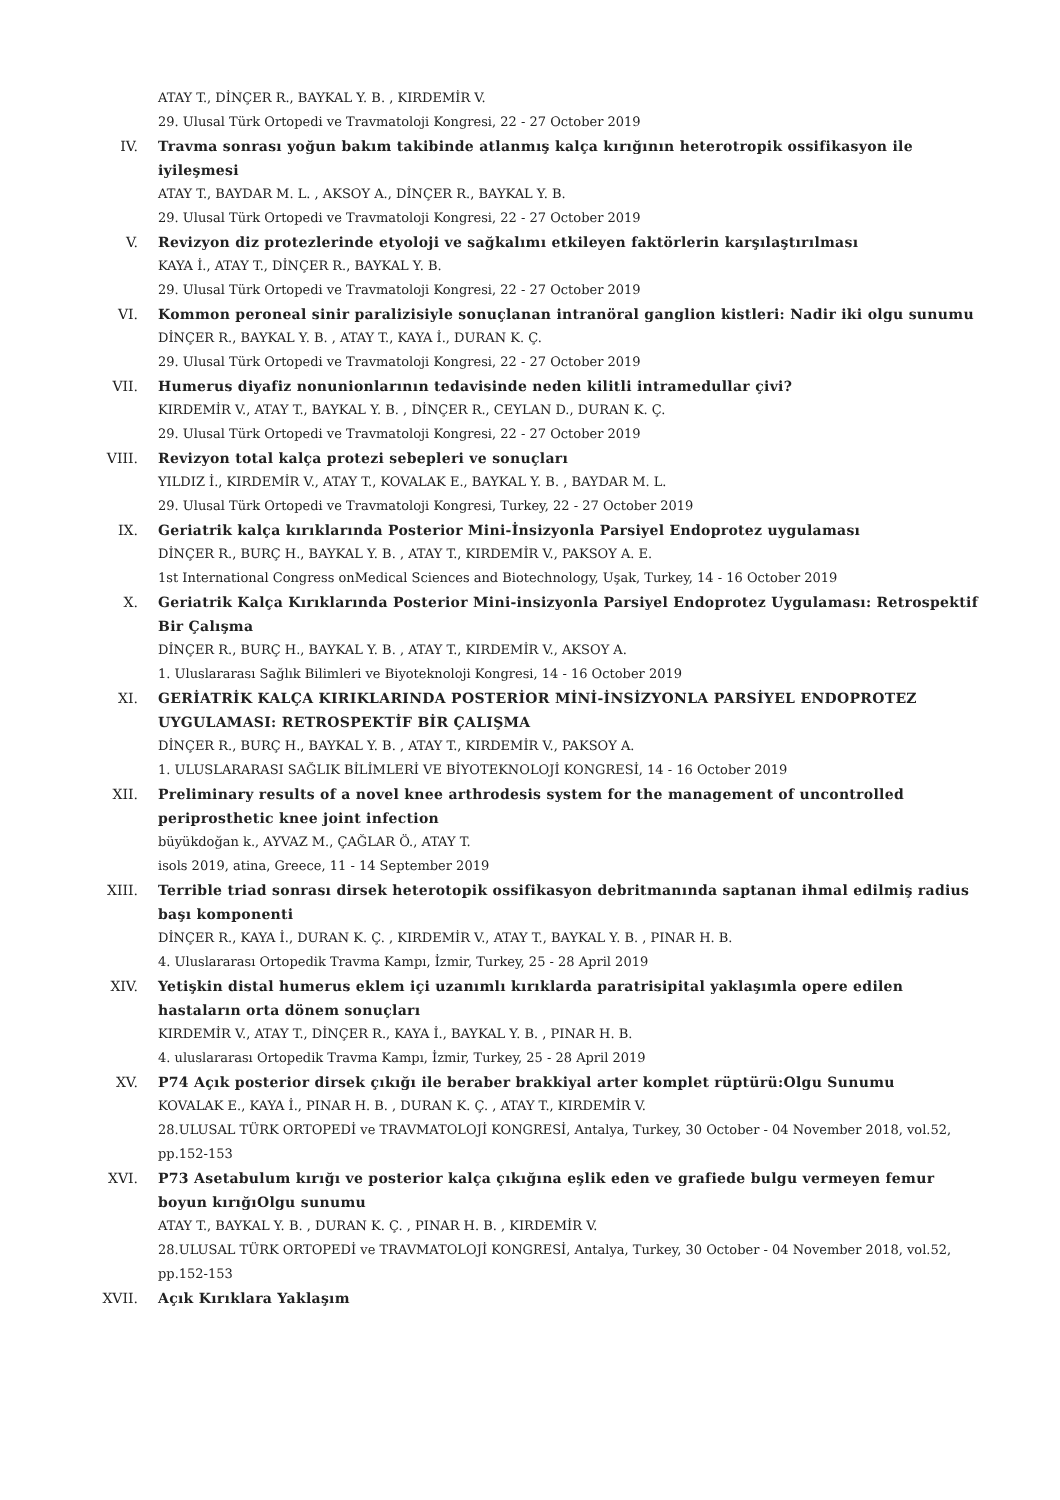ATAY T., DİNÇER R., BAYKAL Y. B. , KIRDEMİR V.
29. Ulusal Türk Ortopedi ve Travmatoloji Kongresi, 22 - 27 October 2019
IV. Travma sonrası yoğun bakım takibinde atlanmış kalça kırığının heterotropik ossifikasyon ile iyileşmesi
ATAY T., BAYDAR M. L. , AKSOY A., DİNÇER R., BAYKAL Y. B.
29. Ulusal Türk Ortopedi ve Travmatoloji Kongresi, 22 - 27 October 2019
V. Revizyon diz protezlerinde etyoloji ve sağkalımı etkileyen faktörlerin karşılaştırılması
KAYA İ., ATAY T., DİNÇER R., BAYKAL Y. B.
29. Ulusal Türk Ortopedi ve Travmatoloji Kongresi, 22 - 27 October 2019
VI. Kommon peroneal sinir paralizisiyle sonuçlanan intranöral ganglion kistleri: Nadir iki olgu sunumu
DİNÇER R., BAYKAL Y. B. , ATAY T., KAYA İ., DURAN K. Ç.
29. Ulusal Türk Ortopedi ve Travmatoloji Kongresi, 22 - 27 October 2019
VII. Humerus diyafiz nonunionlarının tedavisinde neden kilitli intramedullar çivi?
KIRDEMİR V., ATAY T., BAYKAL Y. B. , DİNÇER R., CEYLAN D., DURAN K. Ç.
29. Ulusal Türk Ortopedi ve Travmatoloji Kongresi, 22 - 27 October 2019
VIII. Revizyon total kalça protezi sebepleri ve sonuçları
YILDIZ İ., KIRDEMİR V., ATAY T., KOVALAK E., BAYKAL Y. B. , BAYDAR M. L.
29. Ulusal Türk Ortopedi ve Travmatoloji Kongresi, Turkey, 22 - 27 October 2019
IX. Geriatrik kalça kırıklarında Posterior Mini-İnsizyonla Parsiyel Endoprotez uygulaması
DİNÇER R., BURÇ H., BAYKAL Y. B. , ATAY T., KIRDEMİR V., PAKSOY A. E.
1st International Congress onMedical Sciences and Biotechnology, Uşak, Turkey, 14 - 16 October 2019
X. Geriatrik Kalça Kırıklarında Posterior Mini-insizyonla Parsiyel Endoprotez Uygulaması: Retrospektif Bir Çalışma
DİNÇER R., BURÇ H., BAYKAL Y. B. , ATAY T., KIRDEMİR V., AKSOY A.
1. Uluslararası Sağlık Bilimleri ve Biyoteknoloji Kongresi, 14 - 16 October 2019
XI. GERİATRİK KALÇA KIRIKLARINDA POSTERİOR MİNİ-İNSİZYONLA PARSİYEL ENDOPROTEZ UYGULAMASI: RETROSPEKTİF BİR ÇALIŞMA
DİNÇER R., BURÇ H., BAYKAL Y. B. , ATAY T., KIRDEMİR V., PAKSOY A.
1. ULUSLARARASI SAĞLIK BİLİMLERİ VE BİYOTEKNOLOJİ KONGRESİ, 14 - 16 October 2019
XII. Preliminary results of a novel knee arthrodesis system for the management of uncontrolled periprosthetic knee joint infection
büyükdoğan k., AYVAZ M., ÇAĞLAR Ö., ATAY T.
isols 2019, atina, Greece, 11 - 14 September 2019
XIII. Terrible triad sonrası dirsek heterotopik ossifikasyon debritmanında saptanan ihmal edilmiş radius başı komponenti
DİNÇER R., KAYA İ., DURAN K. Ç. , KIRDEMİR V., ATAY T., BAYKAL Y. B. , PINAR H. B.
4. Uluslararası Ortopedik Travma Kampı, İzmir, Turkey, 25 - 28 April 2019
XIV. Yetişkin distal humerus eklem içi uzanımlı kırıklarda paratrisipital yaklaşımla opere edilen hastaların orta dönem sonuçları
KIRDEMİR V., ATAY T., DİNÇER R., KAYA İ., BAYKAL Y. B. , PINAR H. B.
4. uluslararası Ortopedik Travma Kampı, İzmir, Turkey, 25 - 28 April 2019
XV. P74 Açık posterior dirsek çıkığı ile beraber brakkiyal arter komplet rüptürü:Olgu Sunumu
KOVALAK E., KAYA İ., PINAR H. B. , DURAN K. Ç. , ATAY T., KIRDEMİR V.
28.ULUSAL TÜRK ORTOPEDİ ve TRAVMATOLOJİ KONGRESİ, Antalya, Turkey, 30 October - 04 November 2018, vol.52, pp.152-153
XVI. P73 Asetabulum kırığı ve posterior kalça çıkığına eşlik eden ve grafiede bulgu vermeyen femur boyun kırığıOlgu sunumu
ATAY T., BAYKAL Y. B. , DURAN K. Ç. , PINAR H. B. , KIRDEMİR V.
28.ULUSAL TÜRK ORTOPEDİ ve TRAVMATOLOJİ KONGRESİ, Antalya, Turkey, 30 October - 04 November 2018, vol.52, pp.152-153
XVII. Açık Kırıklara Yaklaşım